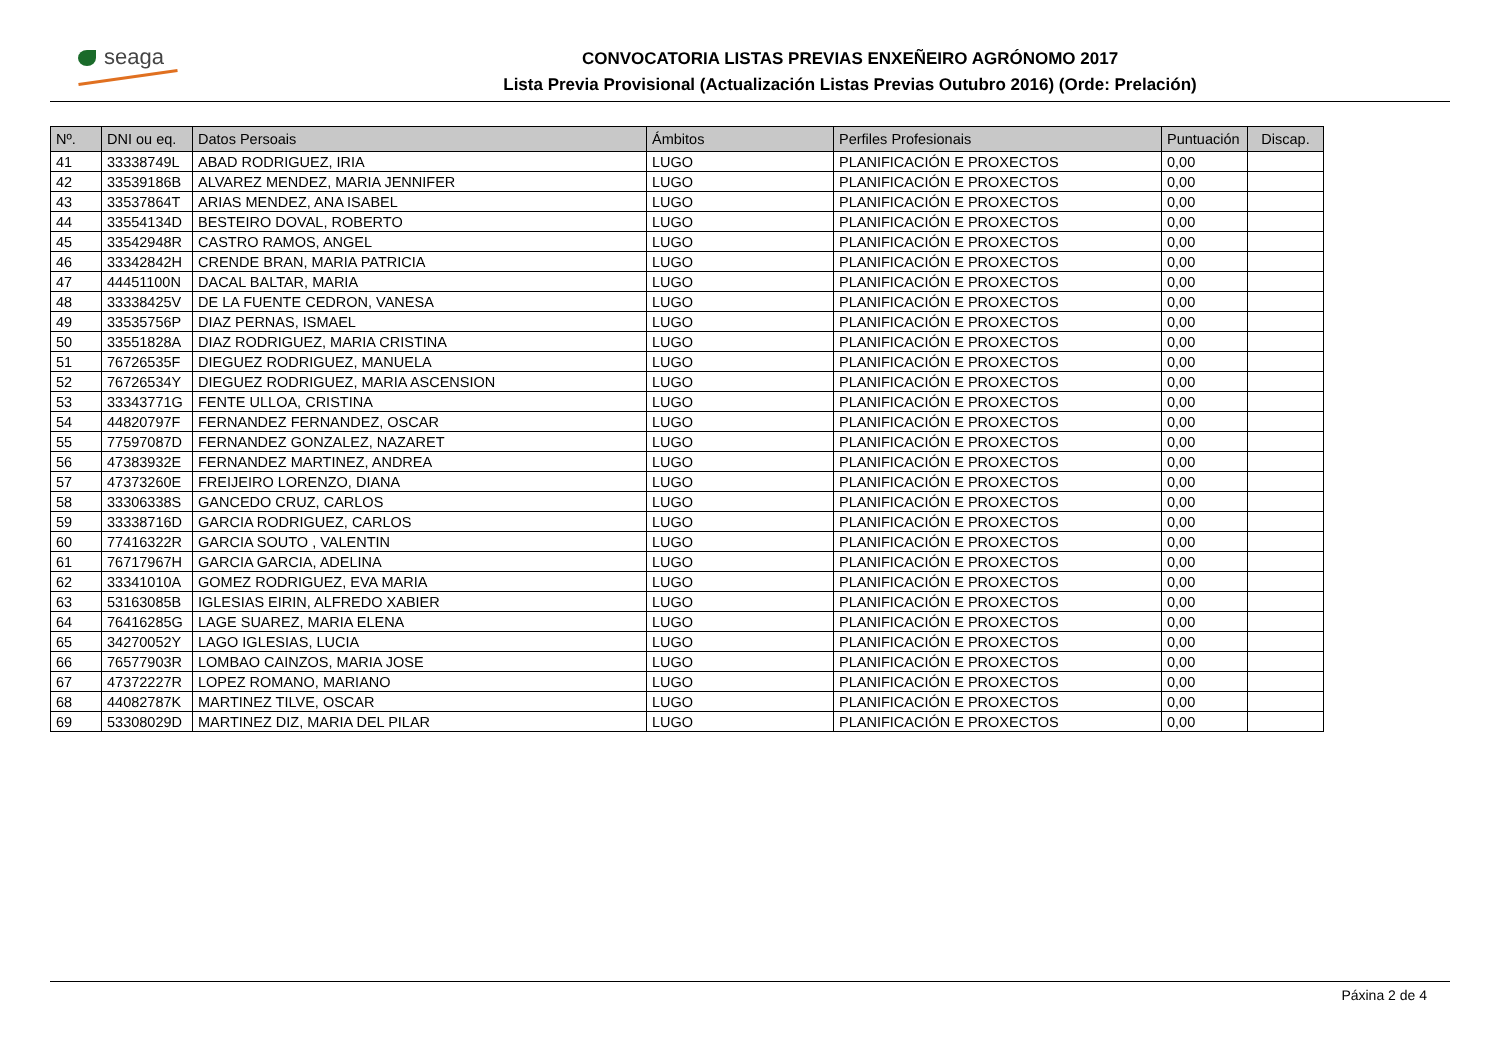seaga
CONVOCATORIA LISTAS PREVIAS ENXEÑEIRO AGRÓNOMO 2017
Lista Previa Provisional (Actualización Listas Previas Outubro 2016) (Orde: Prelación)
| Nº. | DNI ou eq. | Datos Persoais | Ámbitos | Perfiles Profesionais | Puntuación | Discap. |
| --- | --- | --- | --- | --- | --- | --- |
| 41 | 33338749L | ABAD RODRIGUEZ, IRIA | LUGO | PLANIFICACIÓN E PROXECTOS | 0,00 | |
| 42 | 33539186B | ALVAREZ MENDEZ, MARIA JENNIFER | LUGO | PLANIFICACIÓN E PROXECTOS | 0,00 | |
| 43 | 33537864T | ARIAS MENDEZ, ANA ISABEL | LUGO | PLANIFICACIÓN E PROXECTOS | 0,00 | |
| 44 | 33554134D | BESTEIRO DOVAL, ROBERTO | LUGO | PLANIFICACIÓN E PROXECTOS | 0,00 | |
| 45 | 33542948R | CASTRO RAMOS, ANGEL | LUGO | PLANIFICACIÓN E PROXECTOS | 0,00 | |
| 46 | 33342842H | CRENDE BRAN, MARIA PATRICIA | LUGO | PLANIFICACIÓN E PROXECTOS | 0,00 | |
| 47 | 44451100N | DACAL BALTAR, MARIA | LUGO | PLANIFICACIÓN E PROXECTOS | 0,00 | |
| 48 | 33338425V | DE LA FUENTE CEDRON, VANESA | LUGO | PLANIFICACIÓN E PROXECTOS | 0,00 | |
| 49 | 33535756P | DIAZ PERNAS, ISMAEL | LUGO | PLANIFICACIÓN E PROXECTOS | 0,00 | |
| 50 | 33551828A | DIAZ RODRIGUEZ, MARIA CRISTINA | LUGO | PLANIFICACIÓN E PROXECTOS | 0,00 | |
| 51 | 76726535F | DIEGUEZ RODRIGUEZ, MANUELA | LUGO | PLANIFICACIÓN E PROXECTOS | 0,00 | |
| 52 | 76726534Y | DIEGUEZ RODRIGUEZ, MARIA ASCENSION | LUGO | PLANIFICACIÓN E PROXECTOS | 0,00 | |
| 53 | 33343771G | FENTE ULLOA, CRISTINA | LUGO | PLANIFICACIÓN E PROXECTOS | 0,00 | |
| 54 | 44820797F | FERNANDEZ FERNANDEZ, OSCAR | LUGO | PLANIFICACIÓN E PROXECTOS | 0,00 | |
| 55 | 77597087D | FERNANDEZ GONZALEZ, NAZARET | LUGO | PLANIFICACIÓN E PROXECTOS | 0,00 | |
| 56 | 47383932E | FERNANDEZ MARTINEZ, ANDREA | LUGO | PLANIFICACIÓN E PROXECTOS | 0,00 | |
| 57 | 47373260E | FREIJEIRO LORENZO, DIANA | LUGO | PLANIFICACIÓN E PROXECTOS | 0,00 | |
| 58 | 33306338S | GANCEDO CRUZ, CARLOS | LUGO | PLANIFICACIÓN E PROXECTOS | 0,00 | |
| 59 | 33338716D | GARCIA RODRIGUEZ, CARLOS | LUGO | PLANIFICACIÓN E PROXECTOS | 0,00 | |
| 60 | 77416322R | GARCIA SOUTO , VALENTIN | LUGO | PLANIFICACIÓN E PROXECTOS | 0,00 | |
| 61 | 76717967H | GARCIA GARCIA, ADELINA | LUGO | PLANIFICACIÓN E PROXECTOS | 0,00 | |
| 62 | 33341010A | GOMEZ RODRIGUEZ, EVA MARIA | LUGO | PLANIFICACIÓN E PROXECTOS | 0,00 | |
| 63 | 53163085B | IGLESIAS EIRIN, ALFREDO XABIER | LUGO | PLANIFICACIÓN E PROXECTOS | 0,00 | |
| 64 | 76416285G | LAGE SUAREZ, MARIA ELENA | LUGO | PLANIFICACIÓN E PROXECTOS | 0,00 | |
| 65 | 34270052Y | LAGO IGLESIAS, LUCIA | LUGO | PLANIFICACIÓN E PROXECTOS | 0,00 | |
| 66 | 76577903R | LOMBAO CAINZOS, MARIA JOSE | LUGO | PLANIFICACIÓN E PROXECTOS | 0,00 | |
| 67 | 47372227R | LOPEZ ROMANO, MARIANO | LUGO | PLANIFICACIÓN E PROXECTOS | 0,00 | |
| 68 | 44082787K | MARTINEZ TILVE, OSCAR | LUGO | PLANIFICACIÓN E PROXECTOS | 0,00 | |
| 69 | 53308029D | MARTINEZ DIZ, MARIA DEL PILAR | LUGO | PLANIFICACIÓN E PROXECTOS | 0,00 | |
Páxina 2 de 4